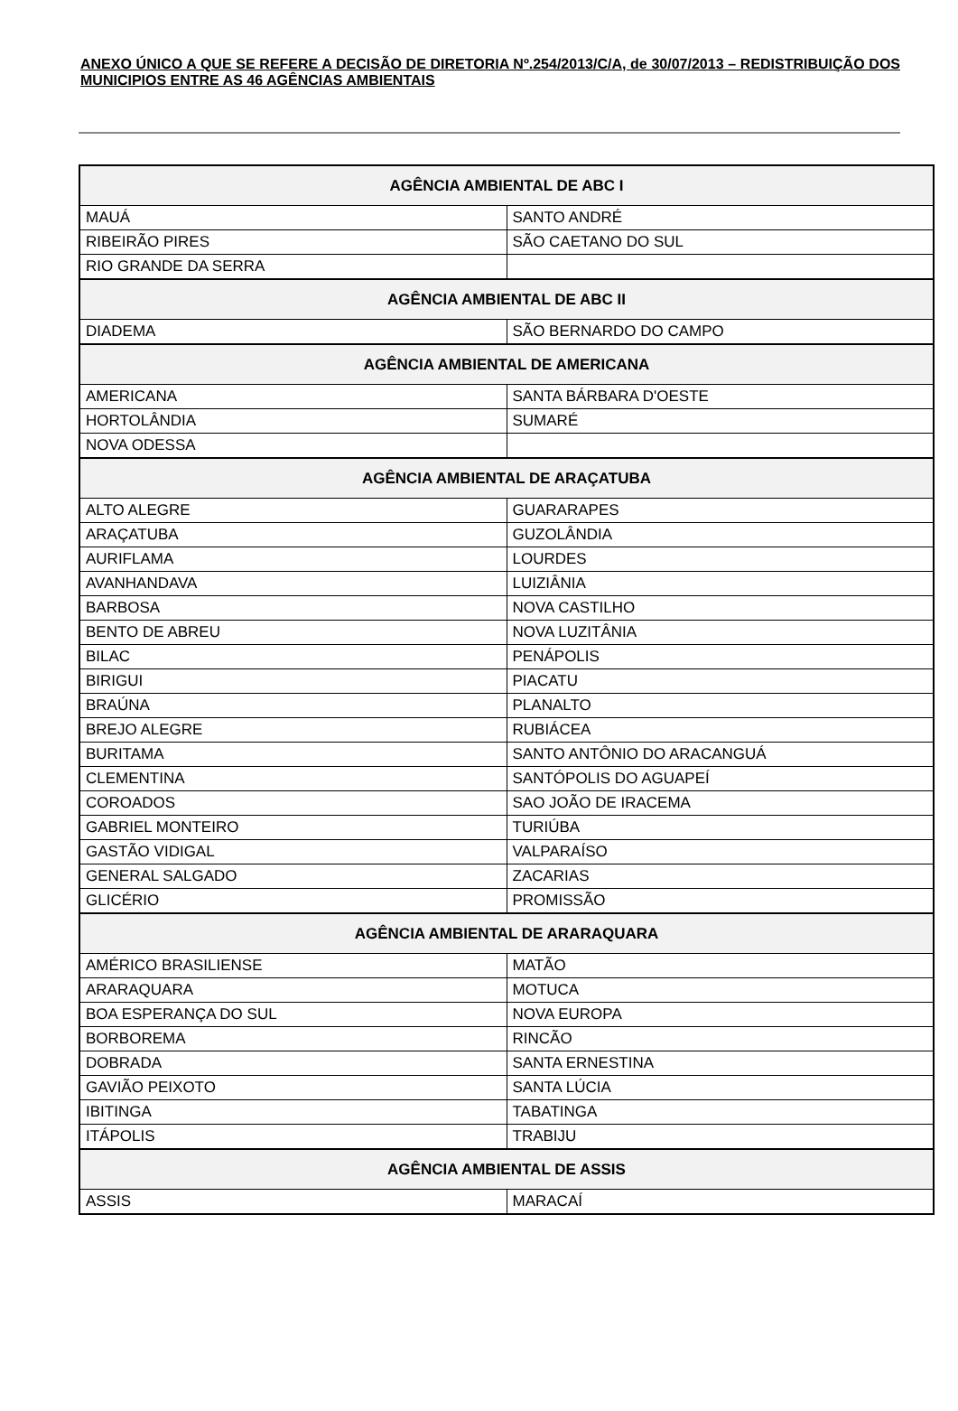ANEXO ÚNICO A QUE SE REFERE A DECISÃO DE DIRETORIA Nº.254/2013/C/A, de 30/07/2013 – REDISTRIBUIÇÃO DOS MUNICIPIOS ENTRE AS 46 AGÊNCIAS AMBIENTAIS
| AGÊNCIA AMBIENTAL DE ABC I | |
| --- | --- |
| MAUÁ | SANTO ANDRÉ |
| RIBEIRÃO PIRES | SÃO CAETANO DO SUL |
| RIO GRANDE DA SERRA | |
| AGÊNCIA AMBIENTAL DE ABC II | |
| DIADEMA | SÃO BERNARDO DO CAMPO |
| AGÊNCIA AMBIENTAL DE AMERICANA | |
| AMERICANA | SANTA BÁRBARA D'OESTE |
| HORTOLÂNDIA | SUMARÉ |
| NOVA ODESSA | |
| AGÊNCIA AMBIENTAL DE ARAÇATUBA | |
| ALTO ALEGRE | GUARARAPES |
| ARAÇATUBA | GUZOLÂNDIA |
| AURIFLAMA | LOURDES |
| AVANHANDAVA | LUIZIÂNIA |
| BARBOSA | NOVA CASTILHO |
| BENTO DE ABREU | NOVA LUZITÂNIA |
| BILAC | PENÁPOLIS |
| BIRIGUI | PIACATU |
| BRAÚNA | PLANALTO |
| BREJO ALEGRE | RUBIÁCEA |
| BURITAMA | SANTO ANTÔNIO DO ARACANGUÁ |
| CLEMENTINA | SANTÓPOLIS DO AGUAPEÍ |
| COROADOS | SAO JOÃO DE IRACEMA |
| GABRIEL MONTEIRO | TURIÚBA |
| GASTÃO VIDIGAL | VALPARAÍSO |
| GENERAL SALGADO | ZACARIAS |
| GLICÉRIO | PROMISSÃO |
| AGÊNCIA AMBIENTAL DE ARARAQUARA | |
| AMÉRICO BRASILIENSE | MATÃO |
| ARARAQUARA | MOTUCA |
| BOA ESPERANÇA DO SUL | NOVA EUROPA |
| BORBOREMA | RINCÃO |
| DOBRADA | SANTA ERNESTINA |
| GAVIÃO PEIXOTO | SANTA LÚCIA |
| IBITINGA | TABATINGA |
| ITÁPOLIS | TRABIJU |
| AGÊNCIA AMBIENTAL DE ASSIS | |
| ASSIS | MARACAÍ |